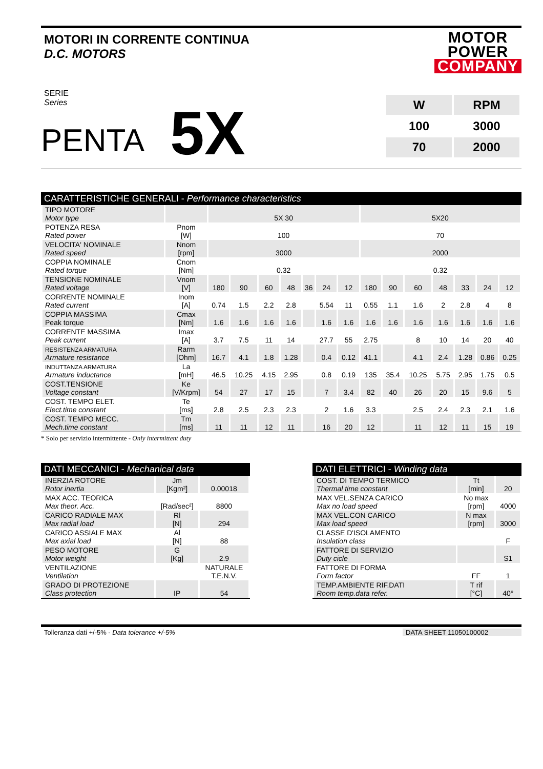MOTORI IN CORRENTE CONTINUA
D.C. MOTORS
MOTOR POWER
COMPANY
SERIE
Series
PENTA 5X
| W | RPM |
| 100 | 3000 |
| 70 | 2000 |
CARATTERISTICHE GENERALI - Performance characteristics
| TIPO MOTORE Motor type | | 5X 30 | | | | | | | 5X20 | | | | | | |
| POTENZA RESA Rated power | Pnom [W] | 100 | | | | | | | 70 | | | | | | |
| VELOCITA' NOMINALE Rated speed | Nnom [rpm] | 3000 | | | | | | | 2000 | | | | | | |
| COPPIA NOMINALE Rated torque | Cnom [Nm] | 0.32 | | | | | | | 0.32 | | | | | | |
| TENSIONE NOMINALE Rated voltage | Vnom [V] | 180 | 90 | 60 | 48 | 36 | 24 | 12 | 180 | 90 | 60 | 48 | 33 | 24 | 12 |
| CORRENTE NOMINALE Rated current | Inom [A] | 0.74 | 1.5 | 2.2 | 2.8 | | 5.54 | 11 | 0.55 | 1.1 | 1.6 | 2 | 2.8 | 4 | 8 |
| COPPIA MASSIMA Peak torque | Cmax [Nm] | 1.6 | 1.6 | 1.6 | 1.6 | | 1.6 | 1.6 | 1.6 | 1.6 | 1.6 | 1.6 | 1.6 | 1.6 | 1.6 |
| CORRENTE MASSIMA Peak current | Imax [A] | 3.7 | 7.5 | 11 | 14 | | 27.7 | 55 | 2.75 | | 8 | 10 | 14 | 20 | 40 |
| RESISTENZA ARMATURA Armature resistance | Rarm [Ohm] | 16.7 | 4.1 | 1.8 | 1.28 | | 0.4 | 0.12 | 41.1 | | 4.1 | 2.4 | 1.28 | 0.86 | 0.25 |
| INDUTTANZA ARMATURA Armature inductance | La [mH] | 46.5 | 10.25 | 4.15 | 2.95 | | 0.8 | 0.19 | 135 | 35.4 | 10.25 | 5.75 | 2.95 | 1.75 | 0.5 |
| COST.TENSIONE Voltage constant | Ke [V/Krpm] | 54 | 27 | 17 | 15 | | 7 | 3.4 | 82 | 40 | 26 | 20 | 15 | 9.6 | 5 |
| COST. TEMPO ELET. Elect.time constant | Te [ms] | 2.8 | 2.5 | 2.3 | 2.3 | | 2 | 1.6 | 3.3 | | 2.5 | 2.4 | 2.3 | 2.1 | 1.6 |
| COST. TEMPO MECC. Mech.time constant | Tm [ms] | 11 | 11 | 12 | 11 | | 16 | 20 | 12 | | 11 | 12 | 11 | 15 | 19 |
* Solo per servizio intermittente - Only intermittent duty
DATI MECCANICI - Mechanical data
| INERZIA ROTORE Rotor inertia | Jm [Kgm²] | 0.00018 |
| MAX ACC. TEORICA Max theor. Acc. | [Rad/sec²] | 8800 |
| CARICO RADIALE MAX Max radial load | Rl [N] | 294 |
| CARICO ASSIALE MAX Max axial load | Al [N] | 88 |
| PESO MOTORE Motor weight | G [Kg] | 2.9 |
| VENTILAZIONE Ventilation | | NATURALE T.E.N.V. |
| GRADO DI PROTEZIONE Class protection | IP | 54 |
DATI ELETTRICI - Winding data
| COST. DI TEMPO TERMICO Thermal time constant | Tt [min] | 20 |
| MAX VEL.SENZA CARICO Max no load speed | No max [rpm] | 4000 |
| MAX VEL.CON CARICO Max load speed | N max [rpm] | 3000 |
| CLASSE D'ISOLAMENTO Insulation class | | F |
| FATTORE DI SERVIZIO Duty cicle | | S1 |
| FATTORE DI FORMA Form factor | FF | 1 |
| TEMP.AMBIENTE RIF.DATI Room temp.data refer. | T rif [°C] | 40° |
Tolleranza dati +/-5% - Data tolerance +/-5% DATA SHEET 11050100002